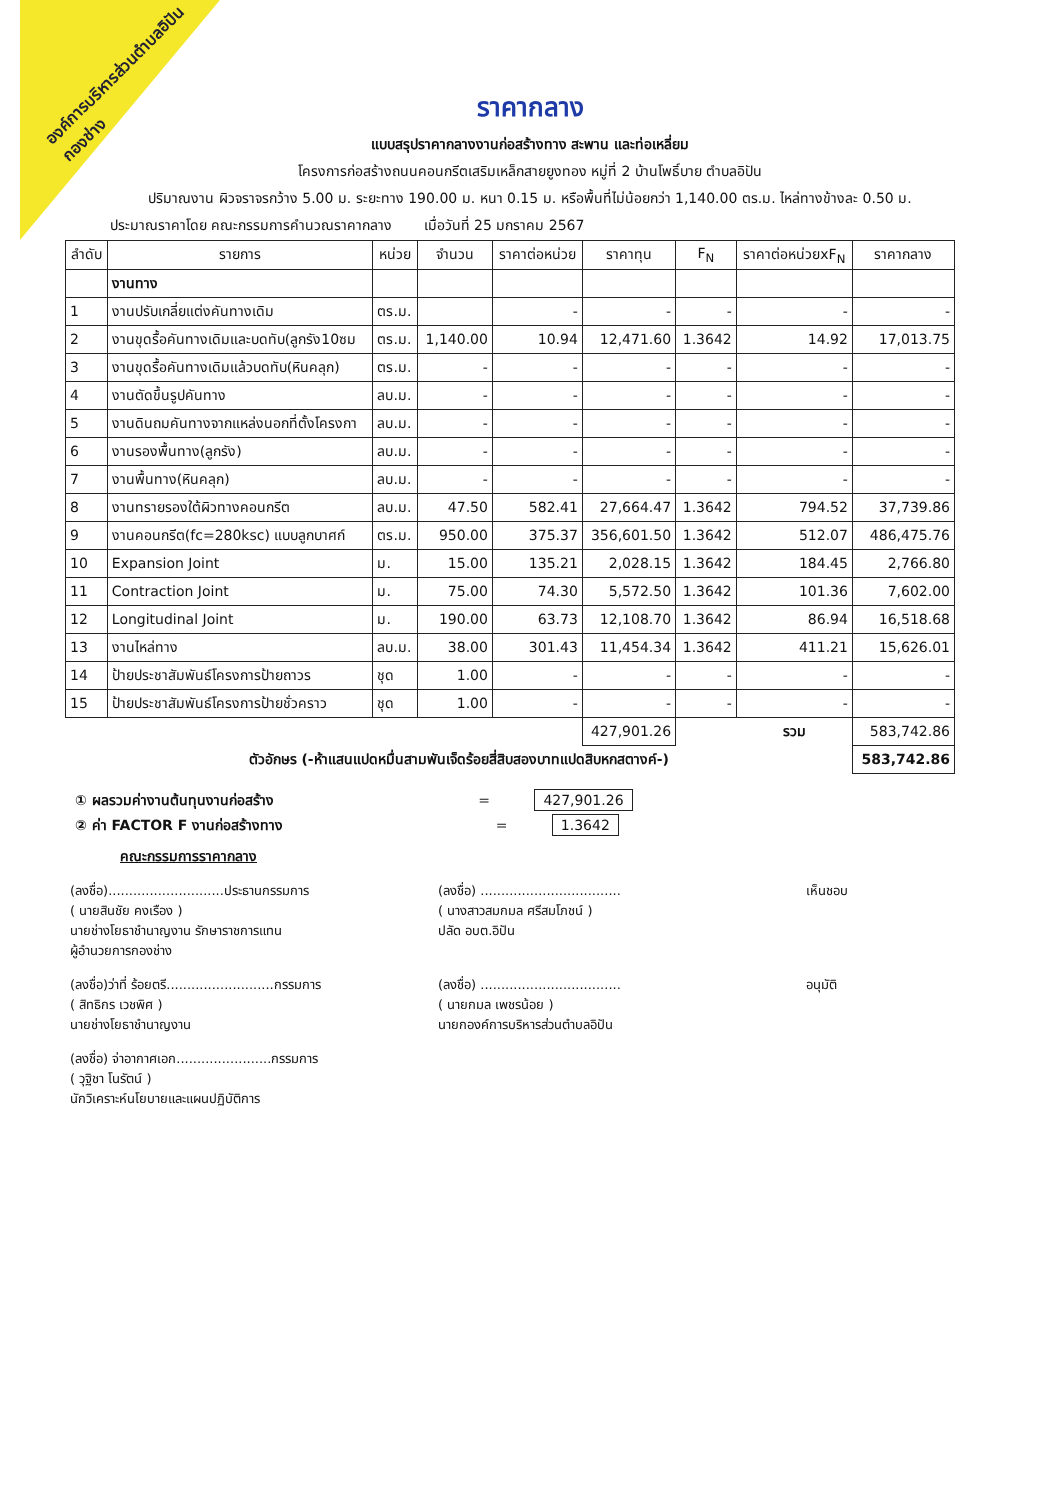องค์การบริหารส่วนตำบลอิปัน
กองช่าง
ราคากลาง
แบบสรุปราคากลางงานก่อสร้างทาง สะพาน และท่อเหลี่ยม
โครงการก่อสร้างถนนคอนกรีตเสริมเหล็กสายยูงทอง หมู่ที่ 2 บ้านโพธิ์บาย ตำบลอิปัน
ปริมาณงาน ผิวจราจรกว้าง 5.00 ม. ระยะทาง 190.00 ม. หนา 0.15 ม. หรือพื้นที่ไม่น้อยกว่า 1,140.00 ตร.ม. ไหล่ทางข้างละ 0.50 ม.
ประมาณราคาโดย คณะกรรมการคำนวณราคากลาง เมื่อวันที่ 25 มกราคม 2567
| ลำดับ | รายการ | หน่วย | จำนวน | ราคาต่อหน่วย | ราคาทุน | F<sub>N</sub> | ราคาต่อหน่วยxF<sub>N</sub> | ราคากลาง |
| --- | --- | --- | --- | --- | --- | --- | --- | --- |
| | งานทาง | | | | | | | |
| 1 | งานปรับเกลี่ยแต่งคันทางเดิม | ตร.ม. | | - | - | - | - | - |
| 2 | งานขุดรื้อคันทางเดิมและบดทับ(ลูกรัง10ซม | ตร.ม. | 1,140.00 | 10.94 | 12,471.60 | 1.3642 | 14.92 | 17,013.75 |
| 3 | งานขุดรื้อคันทางเดิมแล้วบดทับ(หินคลุก) | ตร.ม. | - | - | - | - | - | - |
| 4 | งานตัดขึ้นรูปคันทาง | ลบ.ม. | - | - | - | - | - | - |
| 5 | งานดินถมคันทางจากแหล่งนอกที่ตั้งโครงกา | ลบ.ม. | - | - | - | - | - | - |
| 6 | งานรองพื้นทาง(ลูกรัง) | ลบ.ม. | - | - | - | - | - | - |
| 7 | งานพื้นทาง(หินคลุก) | ลบ.ม. | - | - | - | - | - | - |
| 8 | งานทรายรองใต้ผิวทางคอนกรีต | ลบ.ม. | 47.50 | 582.41 | 27,664.47 | 1.3642 | 794.52 | 37,739.86 |
| 9 | งานคอนกรีต(fc=280ksc) แบบลูกบาศก์ | ตร.ม. | 950.00 | 375.37 | 356,601.50 | 1.3642 | 512.07 | 486,475.76 |
| 10 | Expansion Joint | ม. | 15.00 | 135.21 | 2,028.15 | 1.3642 | 184.45 | 2,766.80 |
| 11 | Contraction Joint | ม. | 75.00 | 74.30 | 5,572.50 | 1.3642 | 101.36 | 7,602.00 |
| 12 | Longitudinal Joint | ม. | 190.00 | 63.73 | 12,108.70 | 1.3642 | 86.94 | 16,518.68 |
| 13 | งานไหล่ทาง | ลบ.ม. | 38.00 | 301.43 | 11,454.34 | 1.3642 | 411.21 | 15,626.01 |
| 14 | ป้ายประชาสัมพันธ์โครงการป้ายถาวร | ชุด | 1.00 | - | - | - | - | - |
| 15 | ป้ายประชาสัมพันธ์โครงการป้ายชั่วคราว | ชุด | 1.00 | - | - | - | - | - |
| | | | | | 427,901.26 | | รวม | 583,742.86 |
| ตัวอักษร (-ห้าแสนแปดหมื่นสามพันเจ็ดร้อยสี่สิบสองบาทแปดสิบหกสตางค์-) | | | | | | | | 583,742.86 |
① ผลรวมค่างานต้นทุนงานก่อสร้าง = 427,901.26
② ค่า FACTOR F งานก่อสร้างทาง = 1.3642
คณะกรรมการราคากลาง
(ลงชื่อ)............................ประธานกรรมการ
( นายสินชัย คงเรือง )
นายช่างโยธาชำนาญงาน รักษาราชการแทน
ผู้อำนวยการกองช่าง
(ลงชื่อ) ..................................
( นางสาวสมกมล ศรีสมโภชน์ )
ปลัด อบต.อิปัน
เห็นชอบ
(ลงชื่อ)ว่าที่ ร้อยตรี..........................กรรมการ
( สิทธิกร เวชพิศ )
นายช่างโยธาชำนาญงาน
(ลงชื่อ) ..................................
( นายกมล เพชรน้อย )
นายกองค์การบริหารส่วนตำบลอิปัน
อนุมัติ
(ลงชื่อ) จ่าอากาศเอก.......................กรรมการ
( วุฐิชา โนรัตน์ )
นักวิเคราะห์นโยบายและแผนปฏิบัติการ